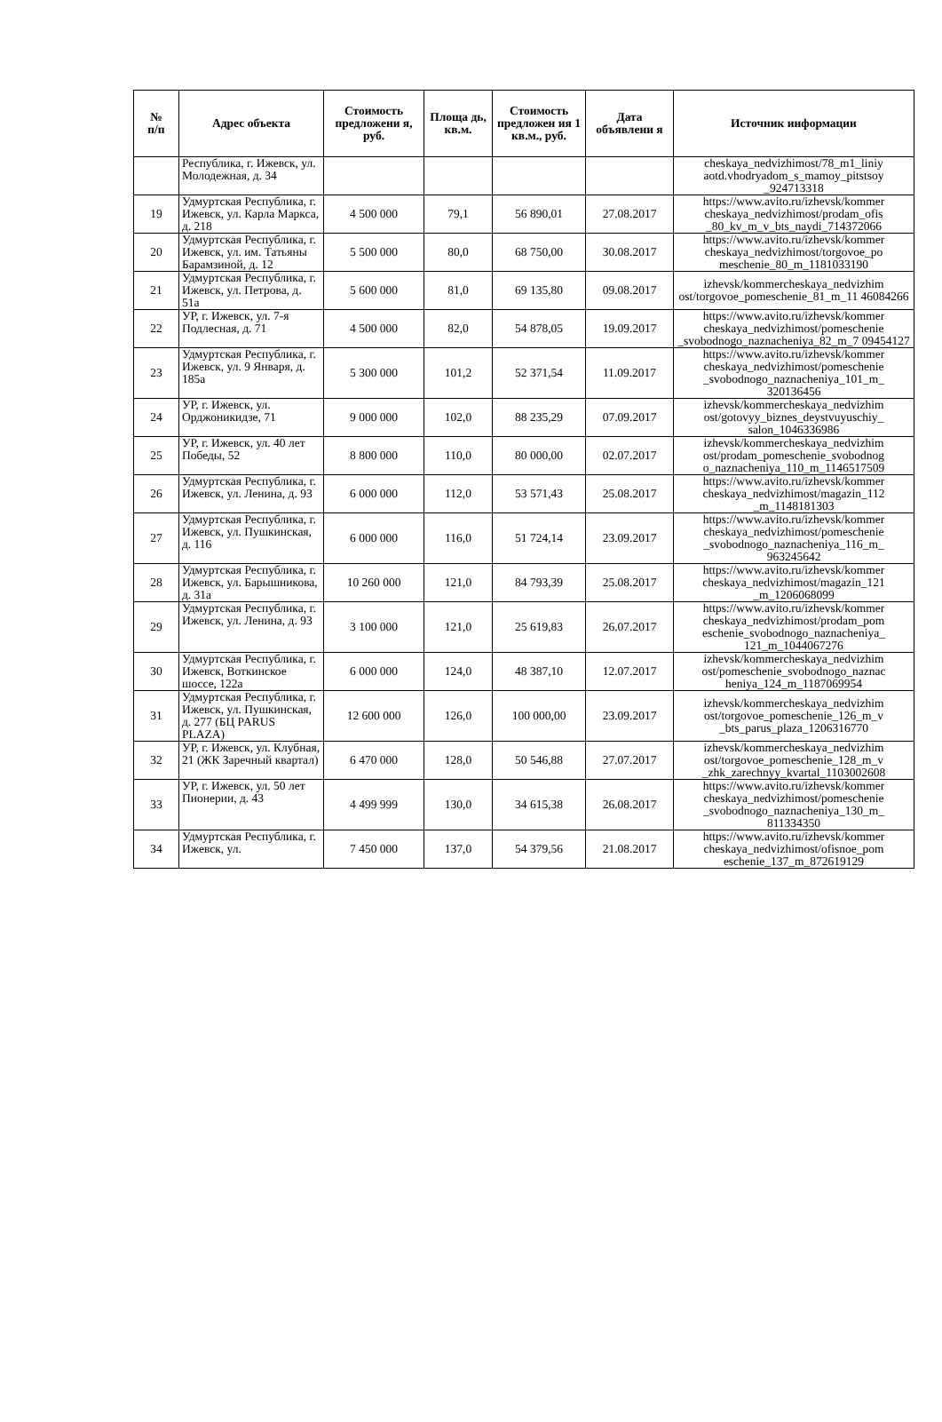| № п/п | Адрес объекта | Стоимость предложени я, руб. | Площа дь, кв.м. | Стоимость предложен ия 1 кв.м., руб. | Дата объявлени я | Источник информации |
| --- | --- | --- | --- | --- | --- | --- |
| | Республика, г. Ижевск, ул. Молодежная, д. 34 | | | | | cheskaya_nedvizhimost/78_m1_liniy aotd.vhodryadom_s_mamoy_pitstsoy _924713318 |
| 19 | Удмуртская Республика, г. Ижевск, ул. Карла Маркса, д. 218 | 4 500 000 | 79,1 | 56 890,01 | 27.08.2017 | https://www.avito.ru/izhevsk/kommer cheskaya_nedvizhimost/prodam_ofis _80_kv_m_v_bts_naydi_714372066 |
| 20 | Удмуртская Республика, г. Ижевск, ул. им. Татьяны Барамзиной, д. 12 | 5 500 000 | 80,0 | 68 750,00 | 30.08.2017 | https://www.avito.ru/izhevsk/kommer cheskaya_nedvizhimost/torgovoe_po meschenie_80_m_1181033190 |
| 21 | Удмуртская Республика, г. Ижевск, ул. Петрова, д. 51а | 5 600 000 | 81,0 | 69 135,80 | 09.08.2017 | izhevsk/kommercheskaya_nedvizhim ost/torgovoe_pomeschenie_81_m_11 46084266 |
| 22 | УР, г. Ижевск, ул. 7-я Подлесная, д. 71 | 4 500 000 | 82,0 | 54 878,05 | 19.09.2017 | https://www.avito.ru/izhevsk/kommer cheskaya_nedvizhimost/pomeschenie _svobodnogo_naznacheniya_82_m_7 09454127 |
| 23 | Удмуртская Республика, г. Ижевск, ул. 9 Января, д. 185а | 5 300 000 | 101,2 | 52 371,54 | 11.09.2017 | https://www.avito.ru/izhevsk/kommer cheskaya_nedvizhimost/pomeschenie _svobodnogo_naznacheniya_101_m_ 320136456 |
| 24 | УР, г. Ижевск, ул. Орджоникидзе, 71 | 9 000 000 | 102,0 | 88 235,29 | 07.09.2017 | izhevsk/kommercheskaya_nedvizhim ost/gotovyy_biznes_deystvuyuschiy_ salon_1046336986 |
| 25 | УР, г. Ижевск, ул. 40 лет Победы, 52 | 8 800 000 | 110,0 | 80 000,00 | 02.07.2017 | izhevsk/kommercheskaya_nedvizhim ost/prodam_pomeschenie_svobodnog o_naznacheniya_110_m_1146517509 |
| 26 | Удмуртская Республика, г. Ижевск, ул. Ленина, д. 93 | 6 000 000 | 112,0 | 53 571,43 | 25.08.2017 | https://www.avito.ru/izhevsk/kommer cheskaya_nedvizhimost/magazin_112 _m_1148181303 |
| 27 | Удмуртская Республика, г. Ижевск, ул. Пушкинская, д. 116 | 6 000 000 | 116,0 | 51 724,14 | 23.09.2017 | https://www.avito.ru/izhevsk/kommer cheskaya_nedvizhimost/pomeschenie _svobodnogo_naznacheniya_116_m_ 963245642 |
| 28 | Удмуртская Республика, г. Ижевск, ул. Барышникова, д. 31а | 10 260 000 | 121,0 | 84 793,39 | 25.08.2017 | https://www.avito.ru/izhevsk/kommer cheskaya_nedvizhimost/magazin_121 _m_1206068099 |
| 29 | Удмуртская Республика, г. Ижевск, ул. Ленина, д. 93 | 3 100 000 | 121,0 | 25 619,83 | 26.07.2017 | https://www.avito.ru/izhevsk/kommer cheskaya_nedvizhimost/prodam_pom eschenie_svobodnogo_naznacheniya_ 121_m_1044067276 |
| 30 | Удмуртская Республика, г. Ижевск, Воткинское шоссе, 122а | 6 000 000 | 124,0 | 48 387,10 | 12.07.2017 | izhevsk/kommercheskaya_nedvizhim ost/pomeschenie_svobodnogo_naznac heniya_124_m_1187069954 |
| 31 | Удмуртская Республика, г. Ижевск, ул. Пушкинская, д. 277 (БЦ PARUS PLAZA) | 12 600 000 | 126,0 | 100 000,00 | 23.09.2017 | izhevsk/kommercheskaya_nedvizhim ost/torgovoe_pomeschenie_126_m_v _bts_parus_plaza_1206316770 |
| 32 | УР, г. Ижевск, ул. Клубная, 21 (ЖК Заречный квартал) | 6 470 000 | 128,0 | 50 546,88 | 27.07.2017 | izhevsk/kommercheskaya_nedvizhim ost/torgovoe_pomeschenie_128_m_v _zhk_zarechnyy_kvartal_1103002608 |
| 33 | УР, г. Ижевск, ул. 50 лет Пионерии, д. 43 | 4 499 999 | 130,0 | 34 615,38 | 26.08.2017 | https://www.avito.ru/izhevsk/kommer cheskaya_nedvizhimost/pomeschenie _svobodnogo_naznacheniya_130_m_ 811334350 |
| 34 | Удмуртская Республика, г. Ижевск, ул. | 7 450 000 | 137,0 | 54 379,56 | 21.08.2017 | https://www.avito.ru/izhevsk/kommer cheskaya_nedvizhimost/ofisnoe_pom eschenie_137_m_872619129 |